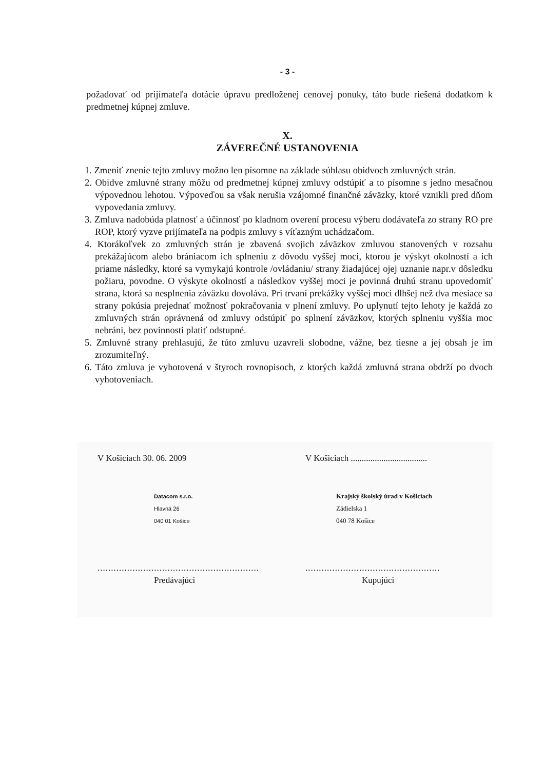- 3 -
požadovať od prijímateľa dotácie úpravu predloženej cenovej ponuky, táto bude riešená dodatkom k predmetnej kúpnej zmluve.
X.
ZÁVEREČNÉ USTANOVENIA
1. Zmeniť znenie tejto zmluvy možno len písomne na základe súhlasu obidvoch zmluvných strán.
2. Obidve zmluvné strany môžu od predmetnej kúpnej zmluvy odstúpiť a to písomne s jedno mesačnou výpovednou lehotou. Výpoveďou sa však nerušia vzájomné finančné záväzky, ktoré vznikli pred dňom vypovedania zmluvy.
3. Zmluva nadobúda platnosť a účinnosť po kladnom overení procesu výberu dodávateľa zo strany RO pre ROP, ktorý vyzve prijímateľa na podpis zmluvy s víťazným uchádzačom.
4. Ktorákoľvek zo zmluvných strán je zbavená svojich záväzkov zmluvou stanovených v rozsahu prekážajúcom alebo brániacom ich splneniu z dôvodu vyššej moci, ktorou je výskyt okolností a ich priame následky, ktoré sa vymykajú kontrole /ovládaniu/ strany žiadajúcej ojej uznanie napr.v dôsledku požiaru, povodne. O výskyte okolností a následkov vyššej moci je povinná druhú stranu upovedomiť strana, ktorá sa nesplnenia záväzku dovoláva. Pri trvaní prekážky vyššej moci dlhšej než dva mesiace sa strany pokúsia prejednať možnosť pokračovania v plnení zmluvy. Po uplynutí tejto lehoty je každá zo zmluvných strán oprávnená od zmluvy odstúpiť po splnení záväzkov, ktorých splneniu vyššia moc nebráni, bez povinnosti platiť odstupné.
5. Zmluvné strany prehlasujú, že túto zmluvu uzavreli slobodne, vážne, bez tiesne a jej obsah je im zrozumiteľný.
6. Táto zmluva je vyhotovená v štyroch rovnopisoch, z ktorých každá zmluvná strana obdrží po dvoch vyhotoveniach.
V Košiciach 30. 06. 2009
Datacom s.r.o.
Hlavná 26
040 01 Košice
............................................................
Predávajúci
V Košiciach ...................................
Krajský školský úrad v Košiciach
Zádielska 1
040 78 Košice
..................................................
Kupujúci